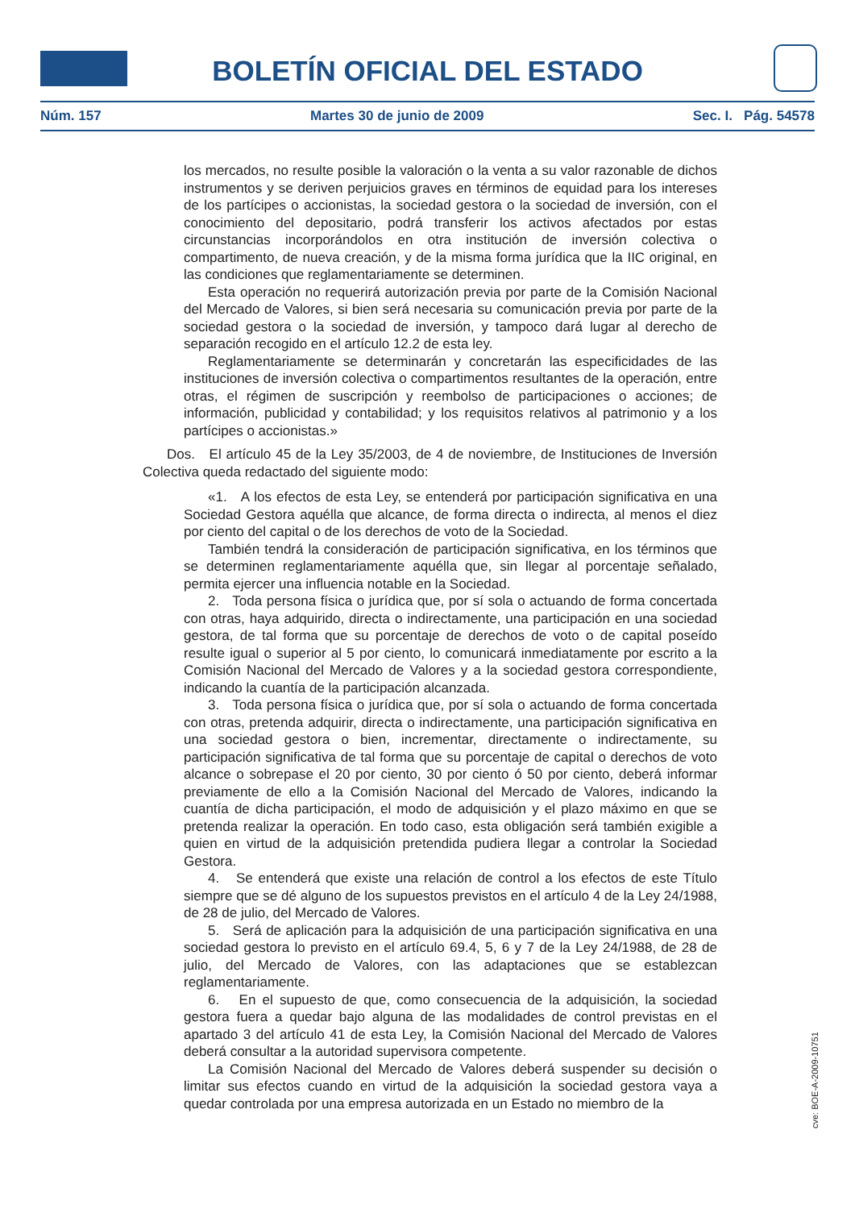BOLETÍN OFICIAL DEL ESTADO
Núm. 157 Martes 30 de junio de 2009 Sec. I. Pág. 54578
los mercados, no resulte posible la valoración o la venta a su valor razonable de dichos instrumentos y se deriven perjuicios graves en términos de equidad para los intereses de los partícipes o accionistas, la sociedad gestora o la sociedad de inversión, con el conocimiento del depositario, podrá transferir los activos afectados por estas circunstancias incorporándolos en otra institución de inversión colectiva o compartimento, de nueva creación, y de la misma forma jurídica que la IIC original, en las condiciones que reglamentariamente se determinen.
Esta operación no requerirá autorización previa por parte de la Comisión Nacional del Mercado de Valores, si bien será necesaria su comunicación previa por parte de la sociedad gestora o la sociedad de inversión, y tampoco dará lugar al derecho de separación recogido en el artículo 12.2 de esta ley.
Reglamentariamente se determinarán y concretarán las especificidades de las instituciones de inversión colectiva o compartimentos resultantes de la operación, entre otras, el régimen de suscripción y reembolso de participaciones o acciones; de información, publicidad y contabilidad; y los requisitos relativos al patrimonio y a los partícipes o accionistas.»
Dos. El artículo 45 de la Ley 35/2003, de 4 de noviembre, de Instituciones de Inversión Colectiva queda redactado del siguiente modo:
«1. A los efectos de esta Ley, se entenderá por participación significativa en una Sociedad Gestora aquélla que alcance, de forma directa o indirecta, al menos el diez por ciento del capital o de los derechos de voto de la Sociedad.
También tendrá la consideración de participación significativa, en los términos que se determinen reglamentariamente aquélla que, sin llegar al porcentaje señalado, permita ejercer una influencia notable en la Sociedad.
2. Toda persona física o jurídica que, por sí sola o actuando de forma concertada con otras, haya adquirido, directa o indirectamente, una participación en una sociedad gestora, de tal forma que su porcentaje de derechos de voto o de capital poseído resulte igual o superior al 5 por ciento, lo comunicará inmediatamente por escrito a la Comisión Nacional del Mercado de Valores y a la sociedad gestora correspondiente, indicando la cuantía de la participación alcanzada.
3. Toda persona física o jurídica que, por sí sola o actuando de forma concertada con otras, pretenda adquirir, directa o indirectamente, una participación significativa en una sociedad gestora o bien, incrementar, directamente o indirectamente, su participación significativa de tal forma que su porcentaje de capital o derechos de voto alcance o sobrepase el 20 por ciento, 30 por ciento ó 50 por ciento, deberá informar previamente de ello a la Comisión Nacional del Mercado de Valores, indicando la cuantía de dicha participación, el modo de adquisición y el plazo máximo en que se pretenda realizar la operación. En todo caso, esta obligación será también exigible a quien en virtud de la adquisición pretendida pudiera llegar a controlar la Sociedad Gestora.
4. Se entenderá que existe una relación de control a los efectos de este Título siempre que se dé alguno de los supuestos previstos en el artículo 4 de la Ley 24/1988, de 28 de julio, del Mercado de Valores.
5. Será de aplicación para la adquisición de una participación significativa en una sociedad gestora lo previsto en el artículo 69.4, 5, 6 y 7 de la Ley 24/1988, de 28 de julio, del Mercado de Valores, con las adaptaciones que se establezcan reglamentariamente.
6. En el supuesto de que, como consecuencia de la adquisición, la sociedad gestora fuera a quedar bajo alguna de las modalidades de control previstas en el apartado 3 del artículo 41 de esta Ley, la Comisión Nacional del Mercado de Valores deberá consultar a la autoridad supervisora competente.
La Comisión Nacional del Mercado de Valores deberá suspender su decisión o limitar sus efectos cuando en virtud de la adquisición la sociedad gestora vaya a quedar controlada por una empresa autorizada en un Estado no miembro de la
cve: BOE-A-2009-10751